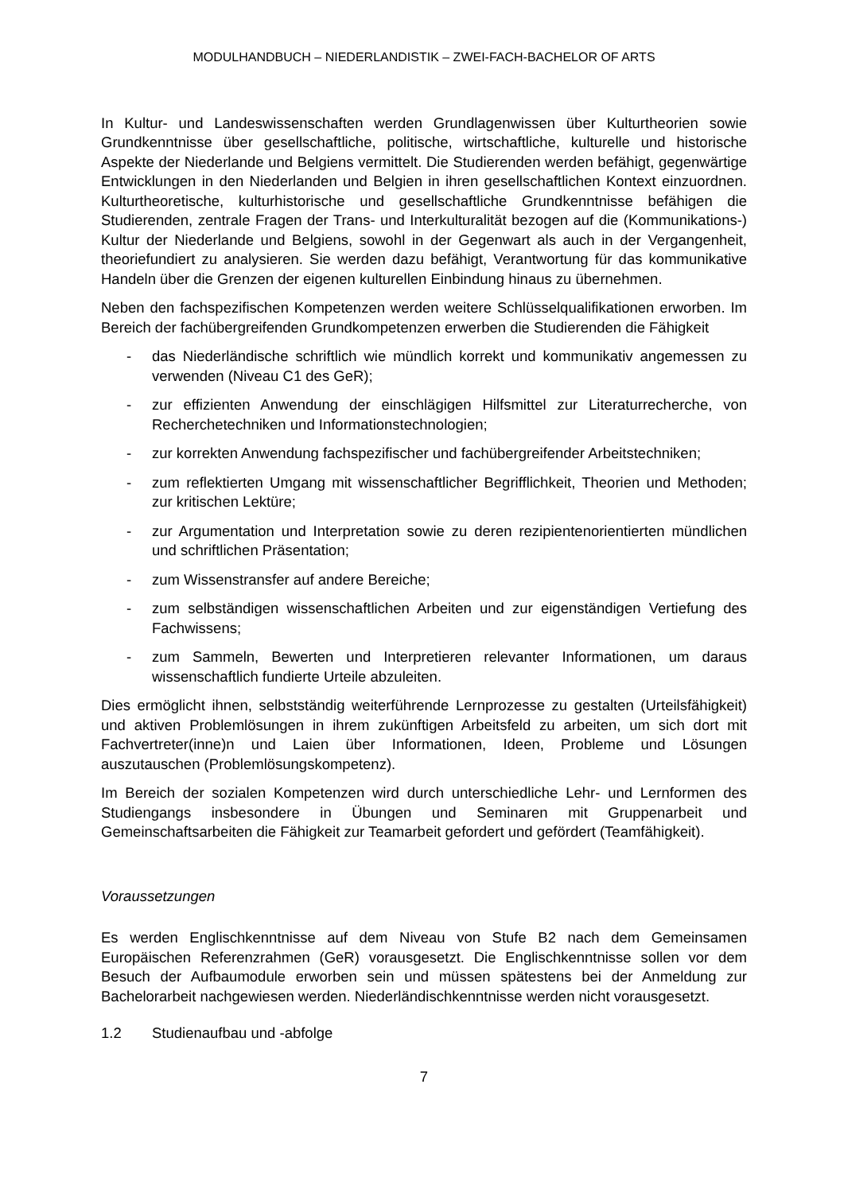MODULHANDBUCH – NIEDERLANDISTIK – ZWEI-FACH-BACHELOR OF ARTS
In Kultur- und Landeswissenschaften werden Grundlagenwissen über Kulturtheorien sowie Grundkenntnisse über gesellschaftliche, politische, wirtschaftliche, kulturelle und historische Aspekte der Niederlande und Belgiens vermittelt. Die Studierenden werden befähigt, gegenwärtige Entwicklungen in den Niederlanden und Belgien in ihren gesellschaftlichen Kontext einzuordnen. Kulturtheoretische, kulturhistorische und gesellschaftliche Grundkenntnisse befähigen die Studierenden, zentrale Fragen der Trans- und Interkulturalität bezogen auf die (Kommunikations-) Kultur der Niederlande und Belgiens, sowohl in der Gegenwart als auch in der Vergangenheit, theoriefundiert zu analysieren. Sie werden dazu befähigt, Verantwortung für das kommunikative Handeln über die Grenzen der eigenen kulturellen Einbindung hinaus zu übernehmen.
Neben den fachspezifischen Kompetenzen werden weitere Schlüsselqualifikationen erworben. Im Bereich der fachübergreifenden Grundkompetenzen erwerben die Studierenden die Fähigkeit
- das Niederländische schriftlich wie mündlich korrekt und kommunikativ angemessen zu verwenden (Niveau C1 des GeR);
- zur effizienten Anwendung der einschlägigen Hilfsmittel zur Literaturrecherche, von Recherchetechniken und Informationstechnologien;
- zur korrekten Anwendung fachspezifischer und fachübergreifender Arbeitstechniken;
- zum reflektierten Umgang mit wissenschaftlicher Begrifflichkeit, Theorien und Methoden; zur kritischen Lektüre;
- zur Argumentation und Interpretation sowie zu deren rezipientenorientierten mündlichen und schriftlichen Präsentation;
- zum Wissenstransfer auf andere Bereiche;
- zum selbständigen wissenschaftlichen Arbeiten und zur eigenständigen Vertiefung des Fachwissens;
- zum Sammeln, Bewerten und Interpretieren relevanter Informationen, um daraus wissenschaftlich fundierte Urteile abzuleiten.
Dies ermöglicht ihnen, selbstständig weiterführende Lernprozesse zu gestalten (Urteilsfähigkeit) und aktiven Problemlösungen in ihrem zukünftigen Arbeitsfeld zu arbeiten, um sich dort mit Fachvertreter(inne)n und Laien über Informationen, Ideen, Probleme und Lösungen auszutauschen (Problemlösungskompetenz).
Im Bereich der sozialen Kompetenzen wird durch unterschiedliche Lehr- und Lernformen des Studiengangs insbesondere in Übungen und Seminaren mit Gruppenarbeit und Gemeinschaftsarbeiten die Fähigkeit zur Teamarbeit gefordert und gefördert (Teamfähigkeit).
Voraussetzungen
Es werden Englischkenntnisse auf dem Niveau von Stufe B2 nach dem Gemeinsamen Europäischen Referenzrahmen (GeR) vorausgesetzt. Die Englischkenntnisse sollen vor dem Besuch der Aufbaumodule erworben sein und müssen spätestens bei der Anmeldung zur Bachelorarbeit nachgewiesen werden. Niederländischkenntnisse werden nicht vorausgesetzt.
1.2 Studienaufbau und -abfolge
7